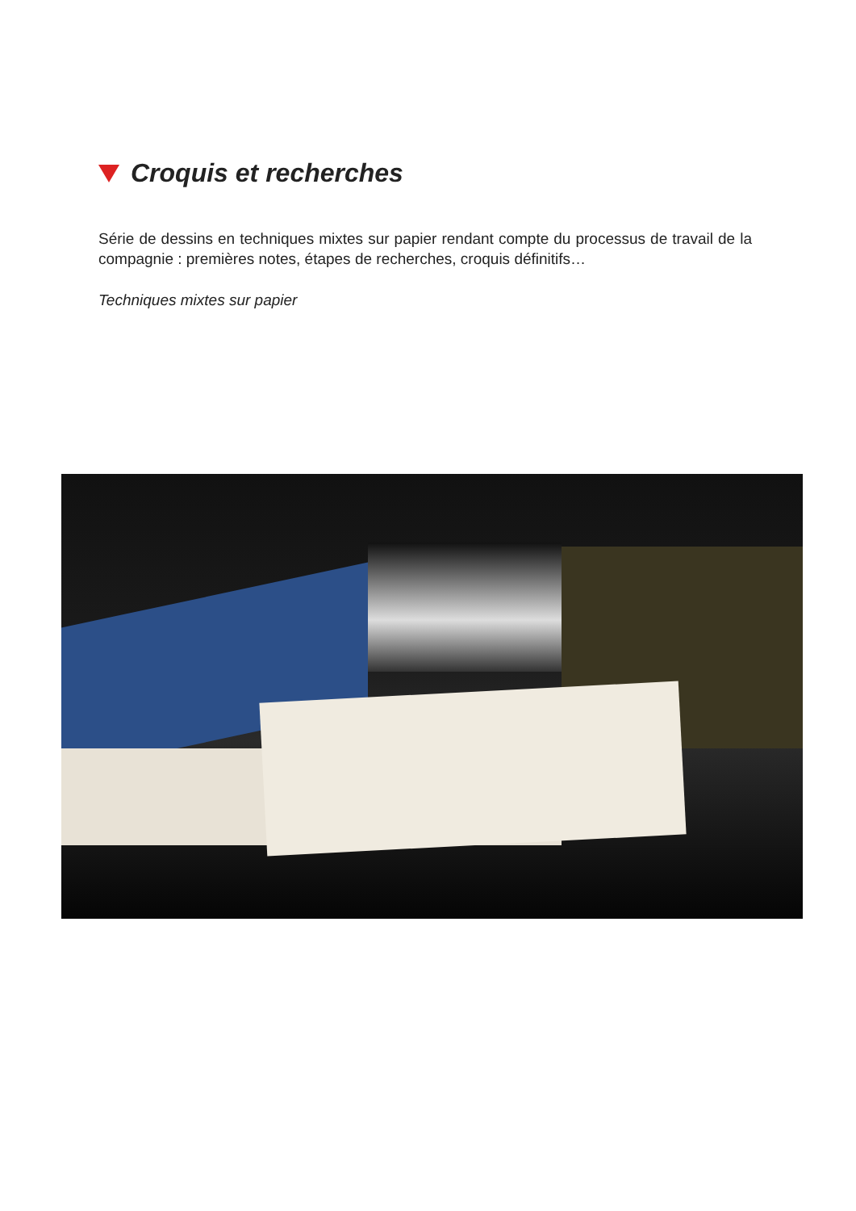Croquis et recherches
Série de dessins en techniques mixtes sur papier rendant compte du processus de travail de la compagnie : premières notes, étapes de recherches, croquis définitifs…
Techniques mixtes sur papier